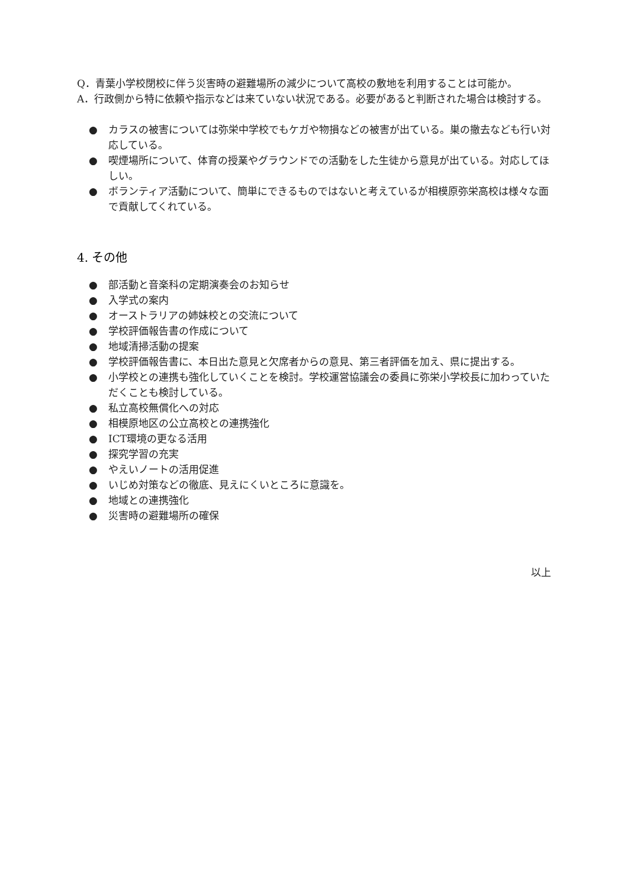Q．青葉小学校閉校に伴う災害時の避難場所の減少について高校の敷地を利用することは可能か。
A．行政側から特に依頼や指示などは来ていない状況である。必要があると判断された場合は検討する。
● カラスの被害については弥栄中学校でもケガや物損などの被害が出ている。巣の撤去なども行い対応している。
● 喫煙場所について、体育の授業やグラウンドでの活動をした生徒から意見が出ている。対応してほしい。
● ボランティア活動について、簡単にできるものではないと考えているが相模原弥栄高校は様々な面で貢献してくれている。
4. その他
● 部活動と音楽科の定期演奏会のお知らせ
● 入学式の案内
● オーストラリアの姉妹校との交流について
● 学校評価報告書の作成について
● 地域清掃活動の提案
● 学校評価報告書に、本日出た意見と欠席者からの意見、第三者評価を加え、県に提出する。
● 小学校との連携も強化していくことを検討。学校運営協議会の委員に弥栄小学校長に加わっていただくことも検討している。
● 私立高校無償化への対応
● 相模原地区の公立高校との連携強化
● ICT環境の更なる活用
● 探究学習の充実
● やえいノートの活用促進
● いじめ対策などの徹底、見えにくいところに意識を。
● 地域との連携強化
● 災害時の避難場所の確保
以上